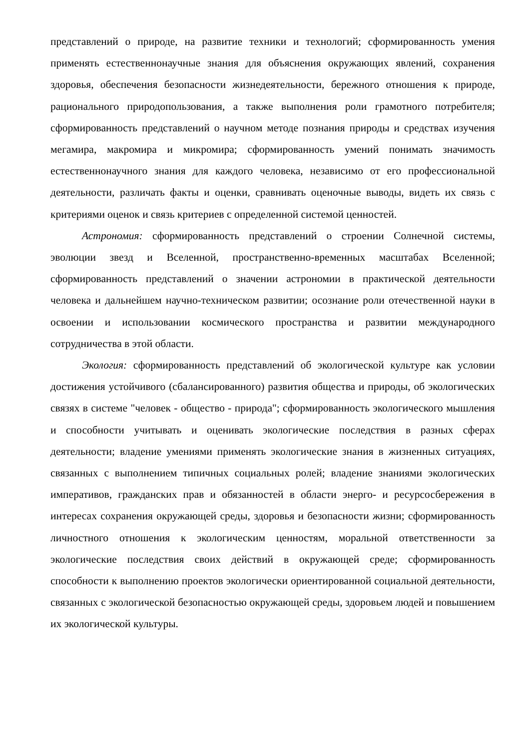представлений о природе, на развитие техники и технологий; сформированность умения применять естественнонаучные знания для объяснения окружающих явлений, сохранения здоровья, обеспечения безопасности жизнедеятельности, бережного отношения к природе, рационального природопользования, а также выполнения роли грамотного потребителя; сформированность представлений о научном методе познания природы и средствах изучения мегамира, макромира и микромира; сформированность умений понимать значимость естественнонаучного знания для каждого человека, независимо от его профессиональной деятельности, различать факты и оценки, сравнивать оценочные выводы, видеть их связь с критериями оценок и связь критериев с определенной системой ценностей.
Астрономия: сформированность представлений о строении Солнечной системы, эволюции звезд и Вселенной, пространственно-временных масштабах Вселенной; сформированность представлений о значении астрономии в практической деятельности человека и дальнейшем научно-техническом развитии; осознание роли отечественной науки в освоении и использовании космического пространства и развитии международного сотрудничества в этой области.
Экология: сформированность представлений об экологической культуре как условии достижения устойчивого (сбалансированного) развития общества и природы, об экологических связях в системе "человек - общество - природа"; сформированность экологического мышления и способности учитывать и оценивать экологические последствия в разных сферах деятельности; владение умениями применять экологические знания в жизненных ситуациях, связанных с выполнением типичных социальных ролей; владение знаниями экологических императивов, гражданских прав и обязанностей в области энерго- и ресурсосбережения в интересах сохранения окружающей среды, здоровья и безопасности жизни; сформированность личностного отношения к экологическим ценностям, моральной ответственности за экологические последствия своих действий в окружающей среде; сформированность способности к выполнению проектов экологически ориентированной социальной деятельности, связанных с экологической безопасностью окружающей среды, здоровьем людей и повышением их экологической культуры.